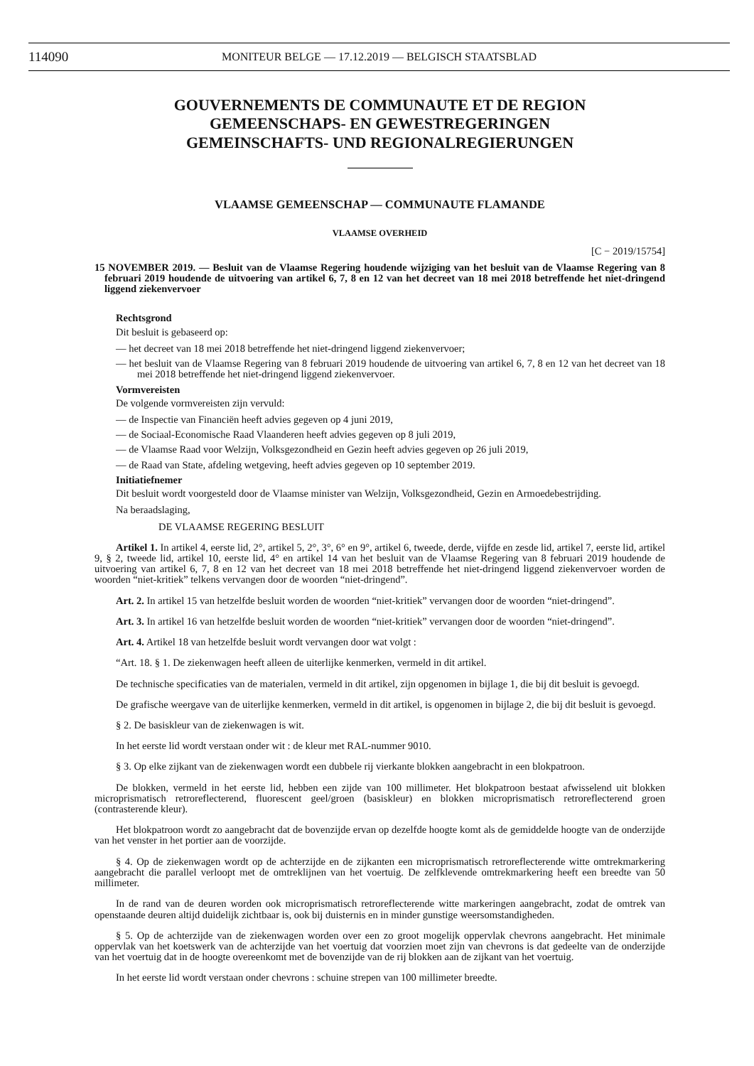114090 MONITEUR BELGE — 17.12.2019 — BELGISCH STAATSBLAD
GOUVERNEMENTS DE COMMUNAUTE ET DE REGION
GEMEENSCHAPS- EN GEWESTREGERINGEN
GEMEINSCHAFTS- UND REGIONALREGIERUNGEN
VLAAMSE GEMEENSCHAP — COMMUNAUTE FLAMANDE
VLAAMSE OVERHEID
[C − 2019/15754]
15 NOVEMBER 2019. — Besluit van de Vlaamse Regering houdende wijziging van het besluit van de Vlaamse Regering van 8 februari 2019 houdende de uitvoering van artikel 6, 7, 8 en 12 van het decreet van 18 mei 2018 betreffende het niet-dringend liggend ziekenvervoer
Rechtsgrond
Dit besluit is gebaseerd op:
— het decreet van 18 mei 2018 betreffende het niet-dringend liggend ziekenvervoer;
— het besluit van de Vlaamse Regering van 8 februari 2019 houdende de uitvoering van artikel 6, 7, 8 en 12 van het decreet van 18 mei 2018 betreffende het niet-dringend liggend ziekenvervoer.
Vormvereisten
De volgende vormvereisten zijn vervuld:
— de Inspectie van Financiën heeft advies gegeven op 4 juni 2019,
— de Sociaal-Economische Raad Vlaanderen heeft advies gegeven op 8 juli 2019,
— de Vlaamse Raad voor Welzijn, Volksgezondheid en Gezin heeft advies gegeven op 26 juli 2019,
— de Raad van State, afdeling wetgeving, heeft advies gegeven op 10 september 2019.
Initiatiefnemer
Dit besluit wordt voorgesteld door de Vlaamse minister van Welzijn, Volksgezondheid, Gezin en Armoedebestrijding.
Na beraadslaging,
DE VLAAMSE REGERING BESLUIT
Artikel 1. In artikel 4, eerste lid, 2°, artikel 5, 2°, 3°, 6° en 9°, artikel 6, tweede, derde, vijfde en zesde lid, artikel 7, eerste lid, artikel 9, § 2, tweede lid, artikel 10, eerste lid, 4° en artikel 14 van het besluit van de Vlaamse Regering van 8 februari 2019 houdende de uitvoering van artikel 6, 7, 8 en 12 van het decreet van 18 mei 2018 betreffende het niet-dringend liggend ziekenvervoer worden de woorden “niet-kritiek” telkens vervangen door de woorden “niet-dringend”.
Art. 2. In artikel 15 van hetzelfde besluit worden de woorden “niet-kritiek” vervangen door de woorden “niet-dringend”.
Art. 3. In artikel 16 van hetzelfde besluit worden de woorden “niet-kritiek” vervangen door de woorden “niet-dringend”.
Art. 4. Artikel 18 van hetzelfde besluit wordt vervangen door wat volgt :
“Art. 18. § 1. De ziekenwagen heeft alleen de uiterlijke kenmerken, vermeld in dit artikel.
De technische specificaties van de materialen, vermeld in dit artikel, zijn opgenomen in bijlage 1, die bij dit besluit is gevoegd.
De grafische weergave van de uiterlijke kenmerken, vermeld in dit artikel, is opgenomen in bijlage 2, die bij dit besluit is gevoegd.
§ 2. De basiskleur van de ziekenwagen is wit.
In het eerste lid wordt verstaan onder wit : de kleur met RAL-nummer 9010.
§ 3. Op elke zijkant van de ziekenwagen wordt een dubbele rij vierkante blokken aangebracht in een blokpatroon.
De blokken, vermeld in het eerste lid, hebben een zijde van 100 millimeter. Het blokpatroon bestaat afwisselend uit blokken microprismatisch retroreflecterend, fluorescent geel/groen (basiskleur) en blokken microprismatisch retroreflecterend groen (contrasterende kleur).
Het blokpatroon wordt zo aangebracht dat de bovenzijde ervan op dezelfde hoogte komt als de gemiddelde hoogte van de onderzijde van het venster in het portier aan de voorzijde.
§ 4. Op de ziekenwagen wordt op de achterzijde en de zijkanten een microprismatisch retroreflecterende witte omtrekmarkering aangebracht die parallel verloopt met de omtreklijnen van het voertuig. De zelfklevende omtrekmarkering heeft een breedte van 50 millimeter.
In de rand van de deuren worden ook microprismatisch retroreflecterende witte markeringen aangebracht, zodat de omtrek van openstaande deuren altijd duidelijk zichtbaar is, ook bij duisternis en in minder gunstige weersomstandigheden.
§ 5. Op de achterzijde van de ziekenwagen worden over een zo groot mogelijk oppervlak chevrons aangebracht. Het minimale oppervlak van het koetswerk van de achterzijde van het voertuig dat voorzien moet zijn van chevrons is dat gedeelte van de onderzijde van het voertuig dat in de hoogte overeenkomt met de bovenzijde van de rij blokken aan de zijkant van het voertuig.
In het eerste lid wordt verstaan onder chevrons : schuine strepen van 100 millimeter breedte.